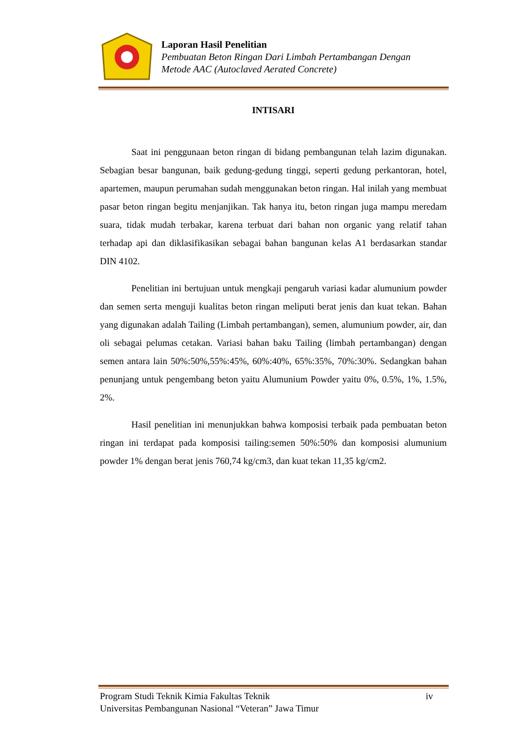Laporan Hasil Penelitian
Pembuatan Beton Ringan Dari Limbah Pertambangan Dengan
Metode AAC (Autoclaved Aerated Concrete)
INTISARI
Saat ini penggunaan beton ringan di bidang pembangunan telah lazim digunakan. Sebagian besar bangunan, baik gedung-gedung tinggi, seperti gedung perkantoran, hotel, apartemen, maupun perumahan sudah menggunakan beton ringan. Hal inilah yang membuat pasar beton ringan begitu menjanjikan. Tak hanya itu, beton ringan juga mampu meredam suara, tidak mudah terbakar, karena terbuat dari bahan non organic yang relatif tahan terhadap api dan diklasifikasikan sebagai bahan bangunan kelas A1 berdasarkan standar DIN 4102.
Penelitian ini bertujuan untuk mengkaji pengaruh variasi kadar alumunium powder dan semen serta menguji kualitas beton ringan meliputi berat jenis dan kuat tekan. Bahan yang digunakan adalah Tailing (Limbah pertambangan), semen, alumunium powder, air, dan oli sebagai pelumas cetakan. Variasi bahan baku Tailing (limbah pertambangan) dengan semen antara lain 50%:50%,55%:45%, 60%:40%, 65%:35%, 70%:30%. Sedangkan bahan penunjang untuk pengembang beton yaitu Alumunium Powder yaitu 0%, 0.5%, 1%, 1.5%, 2%.
Hasil penelitian ini menunjukkan bahwa komposisi terbaik pada pembuatan beton ringan ini terdapat pada komposisi tailing:semen 50%:50% dan komposisi alumunium powder 1% dengan berat jenis 760,74 kg/cm3, dan kuat tekan 11,35 kg/cm2.
Program Studi Teknik Kimia Fakultas Teknik iv
Universitas Pembangunan Nasional “Veteran” Jawa Timur